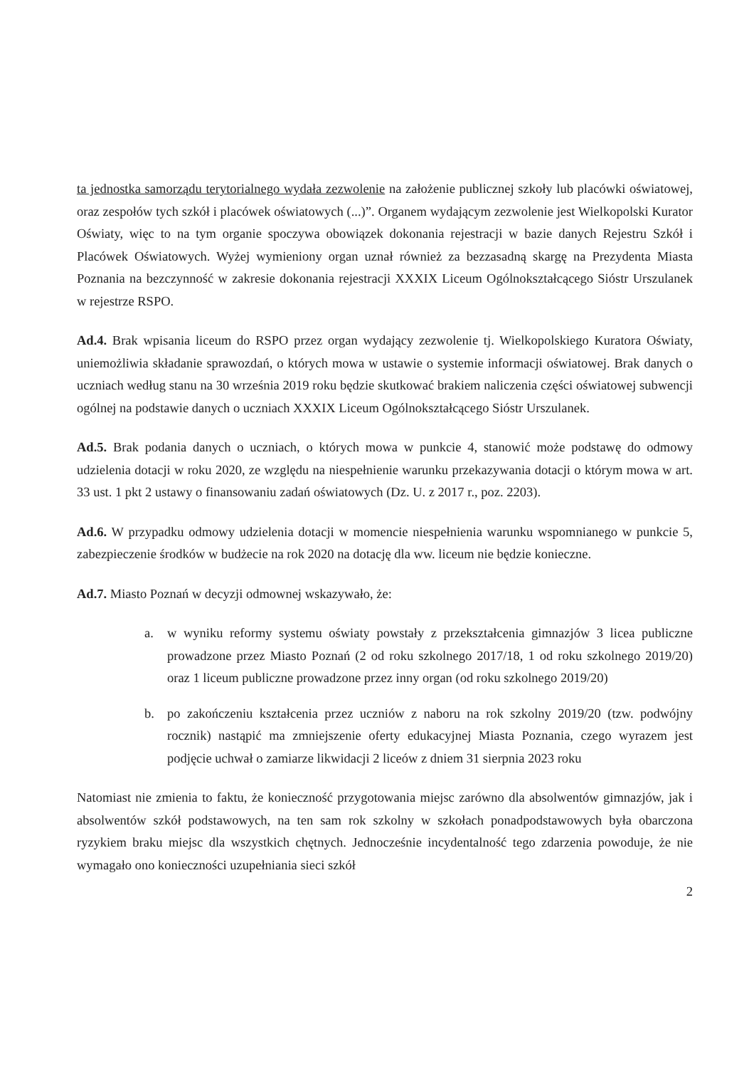ta jednostka samorządu terytorialnego wydała zezwolenie na założenie publicznej szkoły lub placówki oświatowej, oraz zespołów tych szkół i placówek oświatowych (...)”. Organem wydającym zezwolenie jest Wielkopolski Kurator Oświaty, więc to na tym organie spoczywa obowiązek dokonania rejestracji w bazie danych Rejestru Szkół i Placówek Oświatowych. Wyżej wymieniony organ uznał również za bezzasadną skargę na Prezydenta Miasta Poznania na bezczynność w zakresie dokonania rejestracji XXXIX Liceum Ogólnokształcącego Sióstr Urszulanek w rejestrze RSPO.
Ad.4. Brak wpisania liceum do RSPO przez organ wydający zezwolenie tj. Wielkopolskiego Kuratora Oświaty, uniemożliwia składanie sprawozdań, o których mowa w ustawie o systemie informacji oświatowej. Brak danych o uczniach według stanu na 30 września 2019 roku będzie skutkować brakiem naliczenia części oświatowej subwencji ogólnej na podstawie danych o uczniach XXXIX Liceum Ogólnokształcącego Sióstr Urszulanek.
Ad.5. Brak podania danych o uczniach, o których mowa w punkcie 4, stanowić może podstawę do odmowy udzielenia dotacji w roku 2020, ze względu na niespełnienie warunku przekazywania dotacji o którym mowa w art. 33 ust. 1 pkt 2 ustawy o finansowaniu zadań oświatowych (Dz. U. z 2017 r., poz. 2203).
Ad.6. W przypadku odmowy udzielenia dotacji w momencie niespełnienia warunku wspomnianego w punkcie 5, zabezpieczenie środków w budżecie na rok 2020 na dotację dla ww. liceum nie będzie konieczne.
Ad.7. Miasto Poznań w decyzji odmownej wskazywało, że:
a. w wyniku reformy systemu oświaty powstały z przekształcenia gimnazjów 3 licea publiczne prowadzone przez Miasto Poznań (2 od roku szkolnego 2017/18, 1 od roku szkolnego 2019/20) oraz 1 liceum publiczne prowadzone przez inny organ (od roku szkolnego 2019/20)
b. po zakończeniu kształcenia przez uczniów z naboru na rok szkolny 2019/20 (tzw. podwójny rocznik) nastąpić ma zmniejszenie oferty edukacyjnej Miasta Poznania, czego wyrazem jest podjęcie uchwał o zamiarze likwidacji 2 liceów z dniem 31 sierpnia 2023 roku
Natomiast nie zmienia to faktu, że konieczność przygotowania miejsc zarówno dla absolwentów gimnazjów, jak i absolwentów szkół podstawowych, na ten sam rok szkolny w szkołach ponadpodstawowych była obarczona ryzykiem braku miejsc dla wszystkich chętnych. Jednocześnie incydentalność tego zdarzenia powoduje, że nie wymagało ono konieczności uzupełniania sieci szkół
2